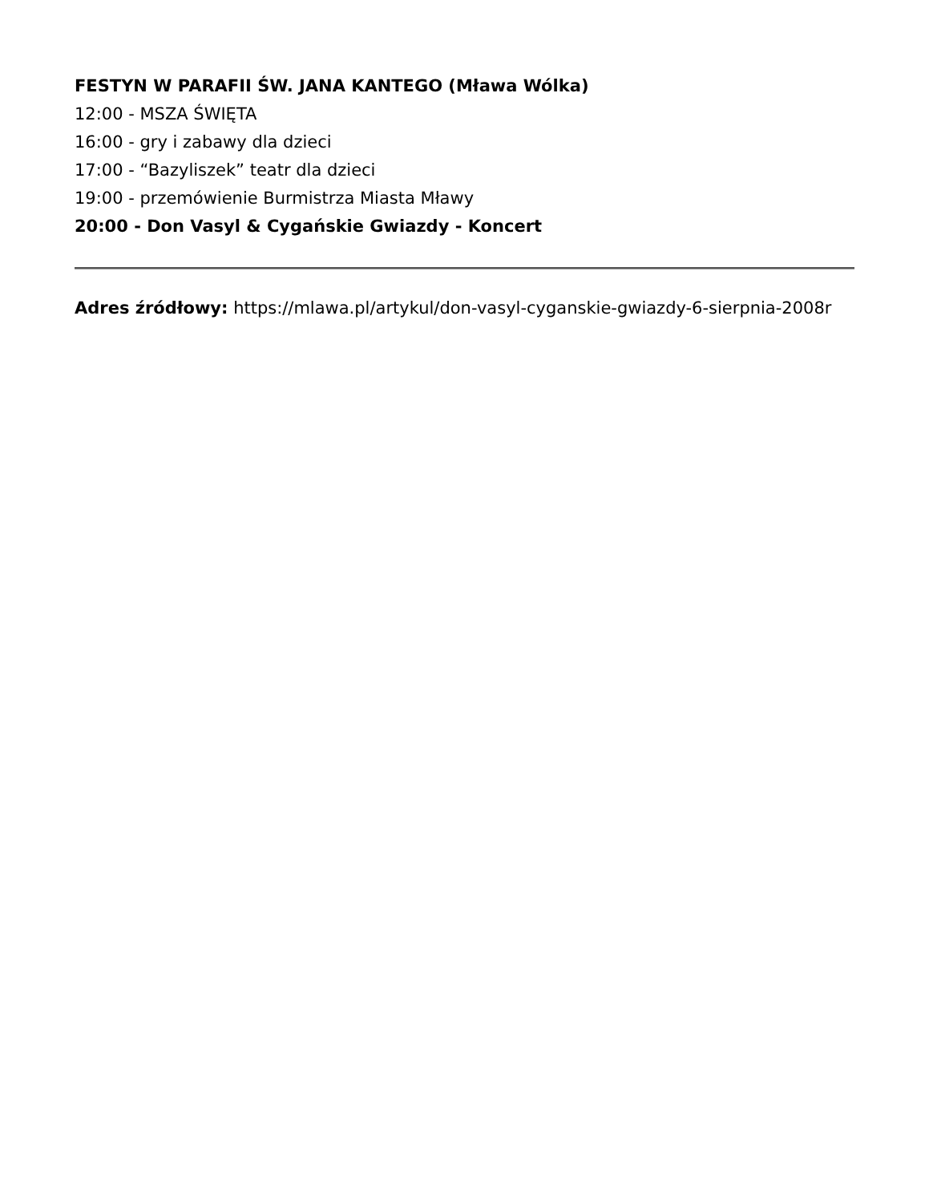FESTYN W PARAFII ŚW. JANA KANTEGO (Mława Wólka)
12:00 - MSZA ŚWIĘTA
16:00 - gry i zabawy dla dzieci
17:00 - “Bazyliszek” teatr dla dzieci
19:00 - przemówienie Burmistrza Miasta Mławy
20:00 - Don Vasyl & Cygańskie Gwiazdy - Koncert
Adres źródłowy: https://mlawa.pl/artykul/don-vasyl-cyganskie-gwiazdy-6-sierpnia-2008r